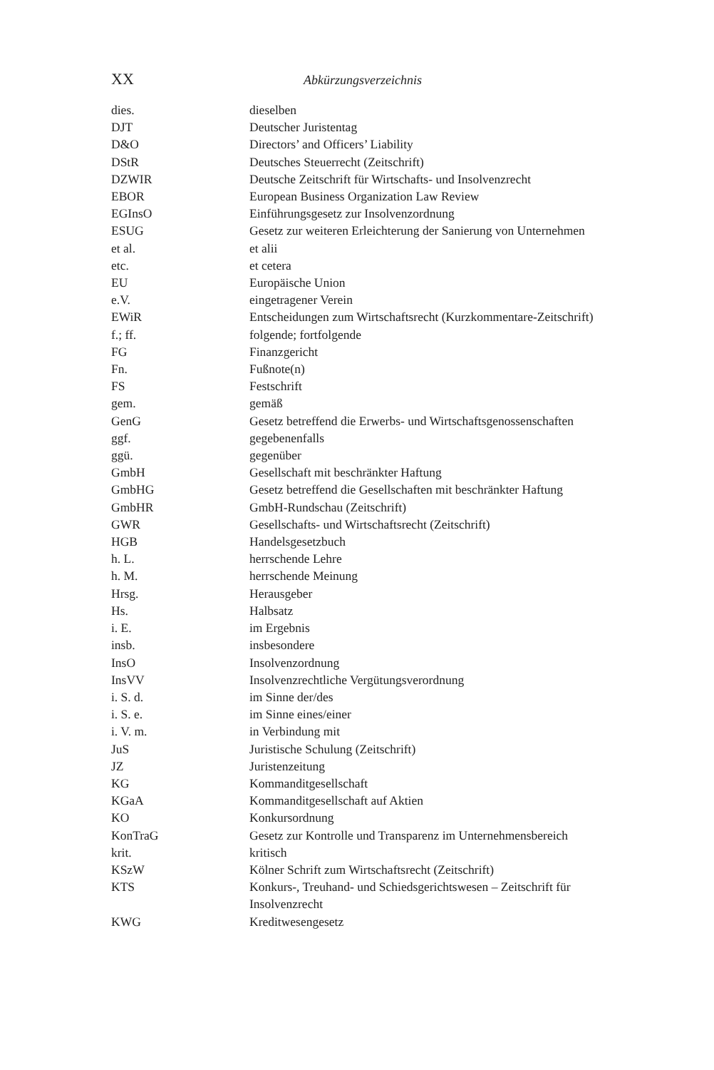XX Abkürzungsverzeichnis
| dies. | dieselben |
| DJT | Deutscher Juristentag |
| D&O | Directors’ and Officers’ Liability |
| DStR | Deutsches Steuerrecht (Zeitschrift) |
| DZWIR | Deutsche Zeitschrift für Wirtschafts- und Insolvenzrecht |
| EBOR | European Business Organization Law Review |
| EGInsO | Einführungsgesetz zur Insolvenzordnung |
| ESUG | Gesetz zur weiteren Erleichterung der Sanierung von Unternehmen |
| et al. | et alii |
| etc. | et cetera |
| EU | Europäische Union |
| e.V. | eingetragener Verein |
| EWiR | Entscheidungen zum Wirtschaftsrecht (Kurzkommentare-Zeitschrift) |
| f.; ff. | folgende; fortfolgende |
| FG | Finanzgericht |
| Fn. | Fußnote(n) |
| FS | Festschrift |
| gem. | gemäß |
| GenG | Gesetz betreffend die Erwerbs- und Wirtschaftsgenossenschaften |
| ggf. | gegebenenfalls |
| ggü. | gegenüber |
| GmbH | Gesellschaft mit beschränkter Haftung |
| GmbHG | Gesetz betreffend die Gesellschaften mit beschränkter Haftung |
| GmbHR | GmbH-Rundschau (Zeitschrift) |
| GWR | Gesellschafts- und Wirtschaftsrecht (Zeitschrift) |
| HGB | Handelsgesetzbuch |
| h. L. | herrschende Lehre |
| h. M. | herrschende Meinung |
| Hrsg. | Herausgeber |
| Hs. | Halbsatz |
| i. E. | im Ergebnis |
| insb. | insbesondere |
| InsO | Insolvenzordnung |
| InsVV | Insolvenzrechtliche Vergütungsverordnung |
| i. S. d. | im Sinne der/des |
| i. S. e. | im Sinne eines/einer |
| i. V. m. | in Verbindung mit |
| JuS | Juristische Schulung (Zeitschrift) |
| JZ | Juristenzeitung |
| KG | Kommanditgesellschaft |
| KGaA | Kommanditgesellschaft auf Aktien |
| KO | Konkursordnung |
| KonTraG | Gesetz zur Kontrolle und Transparenz im Unternehmensbereich |
| krit. | kritisch |
| KSzW | Kölner Schrift zum Wirtschaftsrecht (Zeitschrift) |
| KTS | Konkurs-, Treuhand- und Schiedsgerichtswesen – Zeitschrift für Insolvenzrecht |
| KWG | Kreditwesengesetz |